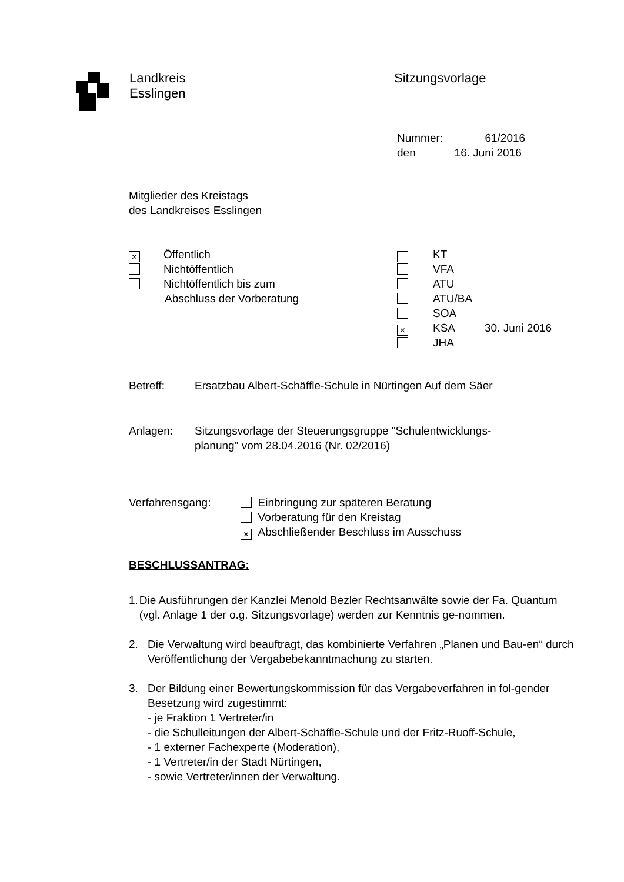Landkreis
Esslingen
Sitzungsvorlage
Nummer: 61/2016
den 16. Juni 2016
Mitglieder des Kreistags
des Landkreises Esslingen
× Öffentlich
Nichtöffentlich
Nichtöffentlich bis zum
Abschluss der Vorberatung
KT
VFA
ATU
ATU/BA
SOA
× KSA 30. Juni 2016
JHA
Betreff: Ersatzbau Albert-Schäffle-Schule in Nürtingen Auf dem Säer
Anlagen: Sitzungsvorlage der Steuerungsgruppe "Schulentwicklungs-
planung" vom 28.04.2016 (Nr. 02/2016)
Verfahrensgang: Einbringung zur späteren Beratung
Vorberatung für den Kreistag
× Abschließender Beschluss im Ausschuss
BESCHLUSSANTRAG:
1. Die Ausführungen der Kanzlei Menold Bezler Rechtsanwälte sowie der Fa. Quantum (vgl. Anlage 1 der o.g. Sitzungsvorlage) werden zur Kenntnis ge-nommen.
2. Die Verwaltung wird beauftragt, das kombinierte Verfahren „Planen und Bau-en“ durch Veröffentlichung der Vergabebekanntmachung zu starten.
3. Der Bildung einer Bewertungskommission für das Vergabeverfahren in fol-gender Besetzung wird zugestimmt:
- je Fraktion 1 Vertreter/in
- die Schulleitungen der Albert-Schäffle-Schule und der Fritz-Ruoff-Schule,
- 1 externer Fachexperte (Moderation),
- 1 Vertreter/in der Stadt Nürtingen,
- sowie Vertreter/innen der Verwaltung.